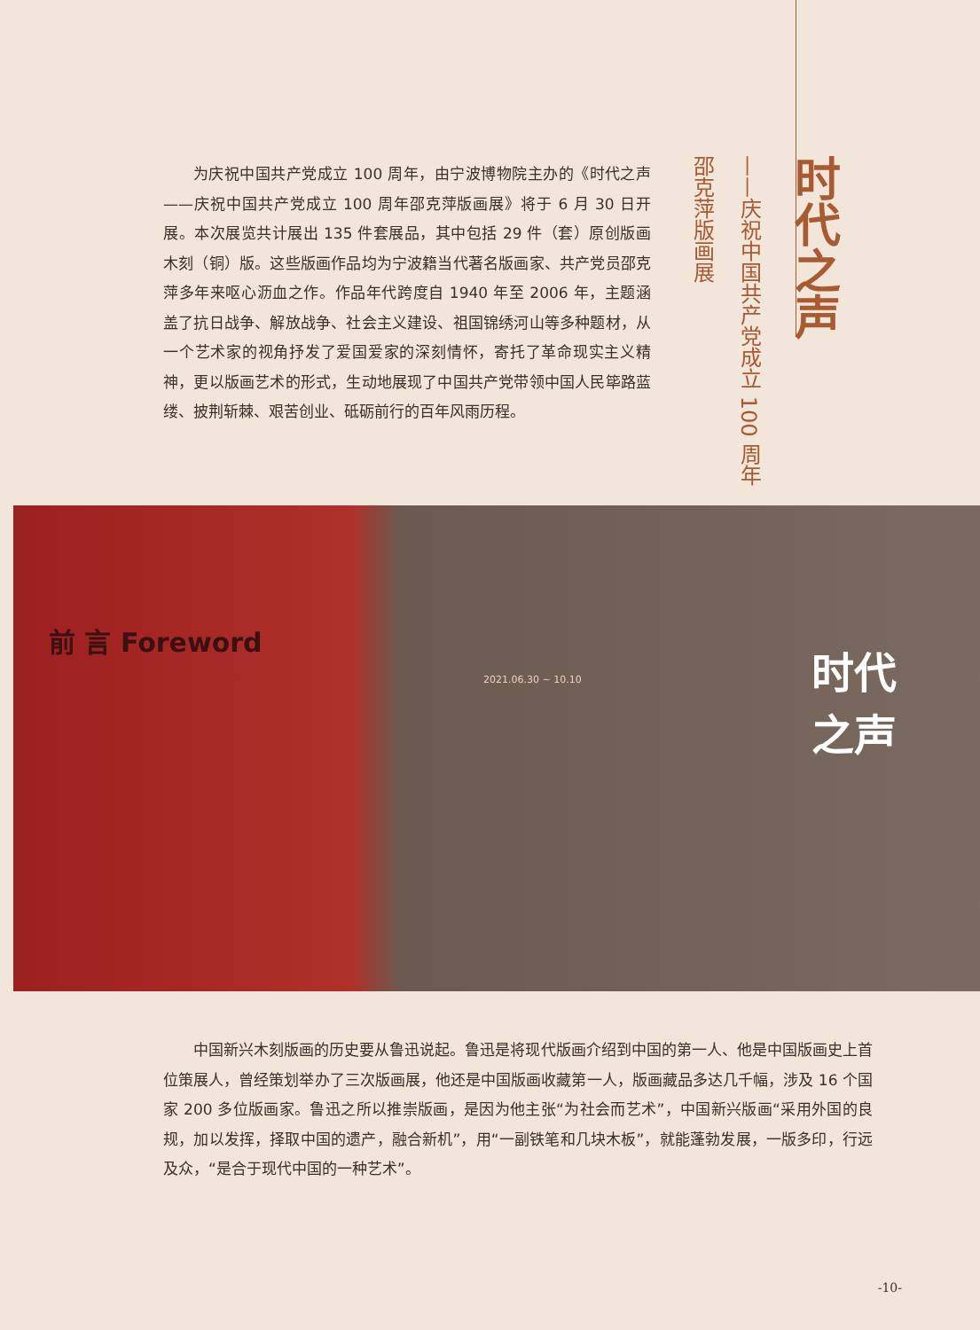为庆祝中国共产党成立 100 周年，由宁波博物院主办的《时代之声——庆祝中国共产党成立 100 周年邵克萍版画展》将于 6 月 30 日开展。本次展览共计展出 135 件套展品，其中包括 29 件（套）原创版画木刻（铜）版。这些版画作品均为宁波籍当代著名版画家、共产党员邵克萍多年来呕心沥血之作。作品年代跨度自 1940 年至 2006 年，主题涵盖了抗日战争、解放战争、社会主义建设、祖国锦绣河山等多种题材，从一个艺术家的视角抒发了爱国爱家的深刻情怀，寄托了革命现实主义精神，更以版画艺术的形式，生动地展现了中国共产党带领中国人民筚路蓝缕、披荆斩棘、艰苦创业、砥砺前行的百年风雨历程。
时代之声
——庆祝中国共产党成立 100 周年
邵克萍版画展
前 言 Foreword
2021.06.30 ~ 10.10 时代
之声
中国新兴木刻版画的历史要从鲁迅说起。鲁迅是将现代版画介绍到中国的第一人、他是中国版画史上首位策展人，曾经策划举办了三次版画展，他还是中国版画收藏第一人，版画藏品多达几千幅，涉及 16 个国家 200 多位版画家。鲁迅之所以推崇版画，是因为他主张“为社会而艺术”，中国新兴版画“采用外国的良规，加以发挥，择取中国的遗产，融合新机”，用“一副铁笔和几块木板”，就能蓬勃发展，一版多印，行远及众，“是合于现代中国的一种艺术”。
-10-